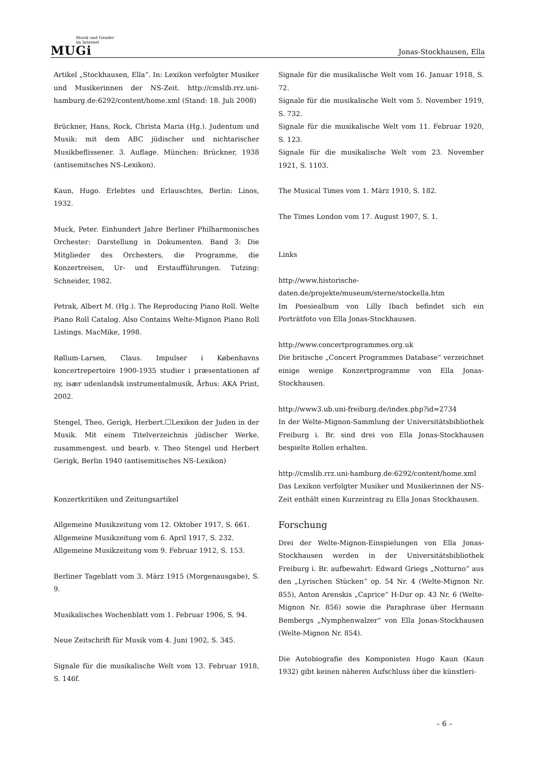Musik und Gender
im Internet
MUGi
Jonas-Stockhausen, Ella
Artikel „Stockhausen, Ella“. In: Lexikon verfolgter Musiker und Musikerinnen der NS-Zeit. http://cmslib.rrz.uni-hamburg.de:6292/content/home.xml (Stand: 18. Juli 2008)
Brückner, Hans, Rock, Christa Maria (Hg.). Judentum und Musik: mit dem ABC jüdischer und nichtarischer Musikbeflissener. 3. Auflage. München: Brückner, 1938 (antisemitsches NS-Lexikon).
Kaun, Hugo. Erlebtes und Erlauschtes, Berlin: Linos, 1932.
Muck, Peter. Einhundert Jahre Berliner Philharmonisches Orchester: Darstellung in Dokumenten. Band 3: Die Mitglieder des Orchesters, die Programme, die Konzertreisen, Ur- und Erstaufführungen. Tutzing: Schneider, 1982.
Petrak, Albert M. (Hg.). The Reproducing Piano Roll. Welte Piano Roll Catalog. Also Contains Welte-Mignon Piano Roll Listings. MacMike, 1998.
Røllum-Larsen, Claus. Impulser i Københavns koncertrepertoire 1900-1935 studier i præsentationen af ny, især udenlandsk instrumentalmusik, Århus: AKA Print, 2002.
Stengel, Theo, Gerigk, Herbert.☐Lexikon der Juden in der Musik. Mit einem Titelverzeichnis jüdischer Werke, zusammengest. und bearb. v. Theo Stengel und Herbert Gerigk, Berlin 1940 (antisemitisches NS-Lexikon)
Konzertkritiken und Zeitungsartikel
Allgemeine Musikzeitung vom 12. Oktober 1917, S. 661.
Allgemeine Musikzeitung vom 6. April 1917, S. 232.
Allgemeine Musikzeitung vom 9. Februar 1912, S. 153.
Berliner Tageblatt vom 3. März 1915 (Morgenausgabe), S. 9.
Musikalisches Wochenblatt vom 1. Februar 1906, S. 94.
Neue Zeitschrift für Musik vom 4. Juni 1902, S. 345.
Signale für die musikalische Welt vom 13. Februar 1918, S. 146f.
Signale für die musikalische Welt vom 16. Januar 1918, S. 72.
Signale für die musikalische Welt vom 5. November 1919, S. 732.
Signale für die musikalische Welt vom 11. Februar 1920, S. 123.
Signale für die musikalische Welt vom 23. November 1921, S. 1103.
The Musical Times vom 1. März 1910, S. 182.
The Times London vom 17. August 1907, S. 1.
Links
http://www.historische-daten.de/projekte/museum/sterne/stockella.htm
Im Poesiealbum von Lilly Ibach befindet sich ein Porträtfoto von Ella Jonas-Stockhausen.
http://www.concertprogrammes.org.uk
Die britische „Concert Programmes Database“ verzeichnet einige wenige Konzertprogramme von Ella Jonas-Stockhausen.
http://www3.ub.uni-freiburg.de/index.php?id=2734
In der Welte-Mignon-Sammlung der Universitätsbibliothek Freiburg i. Br. sind drei von Ella Jonas-Stockhausen bespielte Rollen erhalten.
http://cmslib.rrz.uni-hamburg.de:6292/content/home.xml
Das Lexikon verfolgter Musiker und Musikerinnen der NS-Zeit enthält einen Kurzeintrag zu Ella Jonas Stockhausen.
Forschung
Drei der Welte-Mignon-Einspielungen von Ella Jonas-Stockhausen werden in der Universitätsbibliothek Freiburg i. Br. aufbewahrt: Edward Griegs „Notturno“ aus den „Lyrischen Stücken“ op. 54 Nr. 4 (Welte-Mignon Nr. 855), Anton Arenskis „Caprice“ H-Dur op. 43 Nr. 6 (Welte-Mignon Nr. 856) sowie die Paraphrase über Hermann Bembergs „Nymphenwalzer“ von Ella Jonas-Stockhausen (Welte-Mignon Nr. 854).
Die Autobiografie des Komponisten Hugo Kaun (Kaun 1932) gibt keinen näheren Aufschluss über die künstleri-
– 6 –